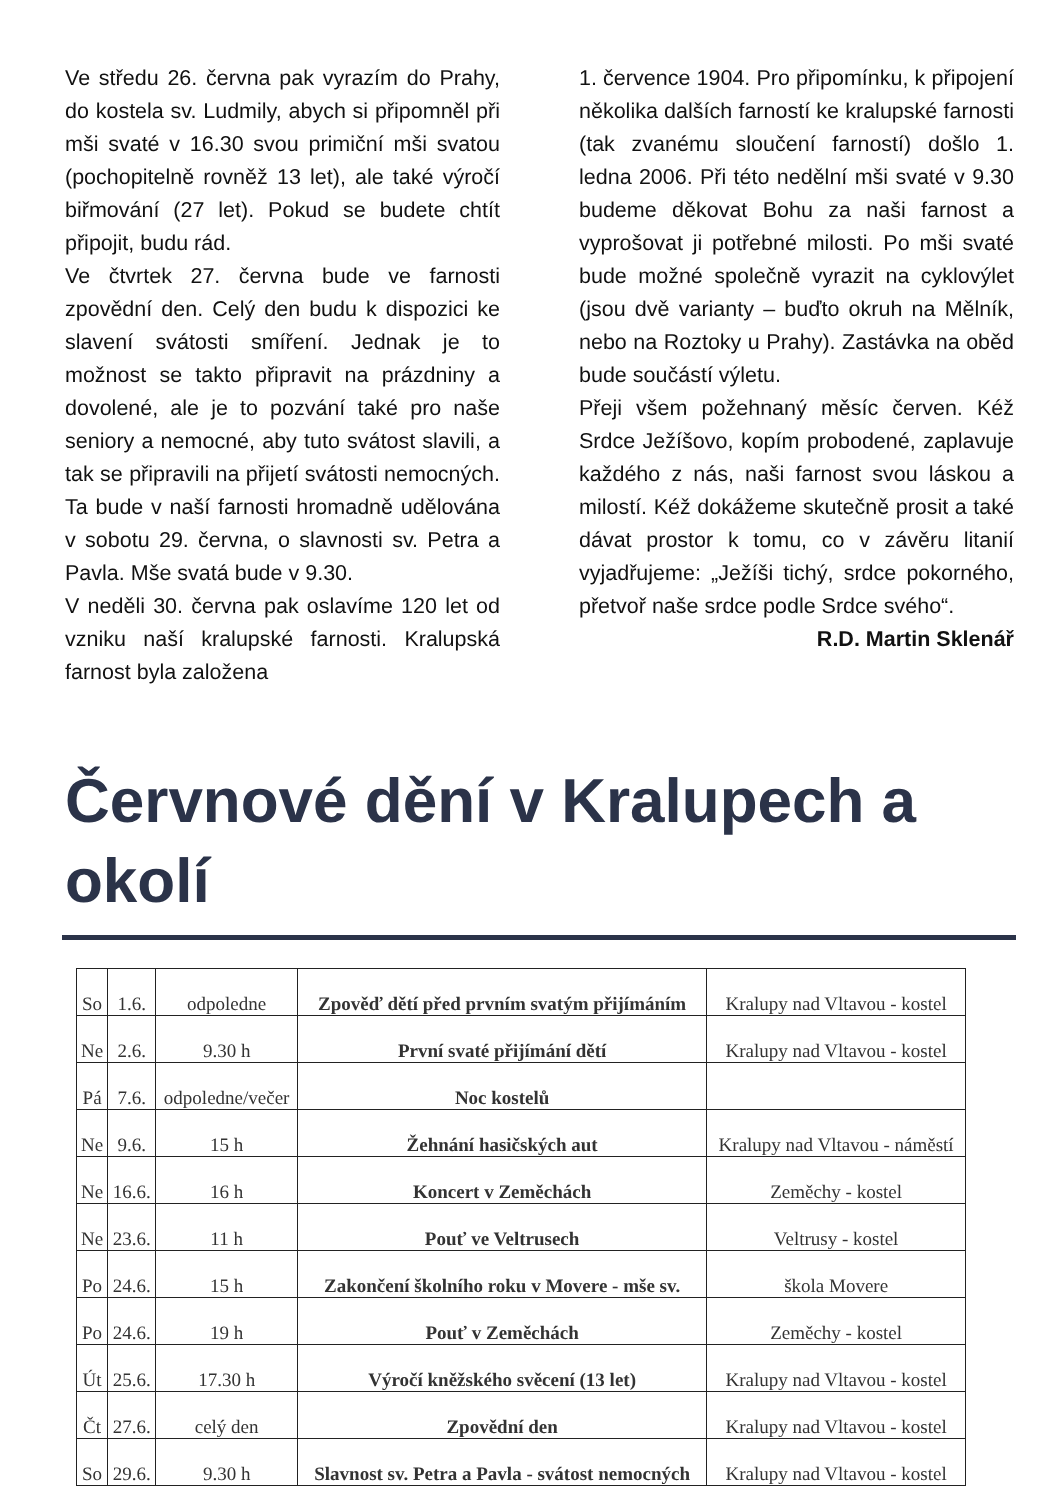Ve středu 26. června pak vyrazím do Prahy, do kostela sv. Ludmily, abych si připomněl při mši svaté v 16.30 svou primiční mši svatou (pochopitelně rovněž 13 let), ale také výročí biřmování (27 let). Pokud se budete chtít připojit, budu rád.
Ve čtvrtek 27. června bude ve farnosti zpovědní den. Celý den budu k dispozici ke slavení svátosti smíření. Jednak je to možnost se takto připravit na prázdniny a dovolené, ale je to pozvání také pro naše seniory a nemocné, aby tuto svátost slavili, a tak se připravili na přijetí svátosti nemocných. Ta bude v naší farnosti hromadně udělována v sobotu 29. června, o slavnosti sv. Petra a Pavla. Mše svatá bude v 9.30.
V neděli 30. června pak oslavíme 120 let od vzniku naší kralupské farnosti. Kralupská farnost byla založena
1. července 1904. Pro připomínku, k připojení několika dalších farností ke kralupské farnosti (tak zvanému sloučení farností) došlo 1. ledna 2006. Při této nedělní mši svaté v 9.30 budeme děkovat Bohu za naši farnost a vyprošovat ji potřebné milosti. Po mši svaté bude možné společně vyrazit na cyklovýlet (jsou dvě varianty – buďto okruh na Mělník, nebo na Roztoky u Prahy). Zastávka na oběd bude součástí výletu.
Přeji všem požehnaný měsíc červen. Kéž Srdce Ježíšovo, kopím probodené, zaplavuje každého z nás, naši farnost svou láskou a milostí. Kéž dokážeme skutečně prosit a také dávat prostor k tomu, co v závěru litanií vyjadřujeme: „Ježíši tichý, srdce pokorného, přetvoř naše srdce podle Srdce svého“.
R.D. Martin Sklenář
Červnové dění v Kralupech a okolí
| So | 1.6. | odpoledne | Zpověď dětí před prvním svatým přijímáním | Kralupy nad Vltavou - kostel |
| Ne | 2.6. | 9.30 h | První svaté přijímání dětí | Kralupy nad Vltavou - kostel |
| Pá | 7.6. | odpoledne/večer | Noc kostelů | |
| Ne | 9.6. | 15 h | Žehnání hasičských aut | Kralupy nad Vltavou - náměstí |
| Ne | 16.6. | 16 h | Koncert v Zeměchách | Zeměchy - kostel |
| Ne | 23.6. | 11 h | Pouť ve Veltrusech | Veltrusy - kostel |
| Po | 24.6. | 15 h | Zakončení školního roku v Movere - mše sv. | škola Movere |
| Po | 24.6. | 19 h | Pouť v Zeměchách | Zeměchy - kostel |
| Út | 25.6. | 17.30 h | Výročí kněžského svěcení (13 let) | Kralupy nad Vltavou - kostel |
| Čt | 27.6. | celý den | Zpovědní den | Kralupy nad Vltavou - kostel |
| So | 29.6. | 9.30 h | Slavnost sv. Petra a Pavla - svátost nemocných | Kralupy nad Vltavou - kostel |